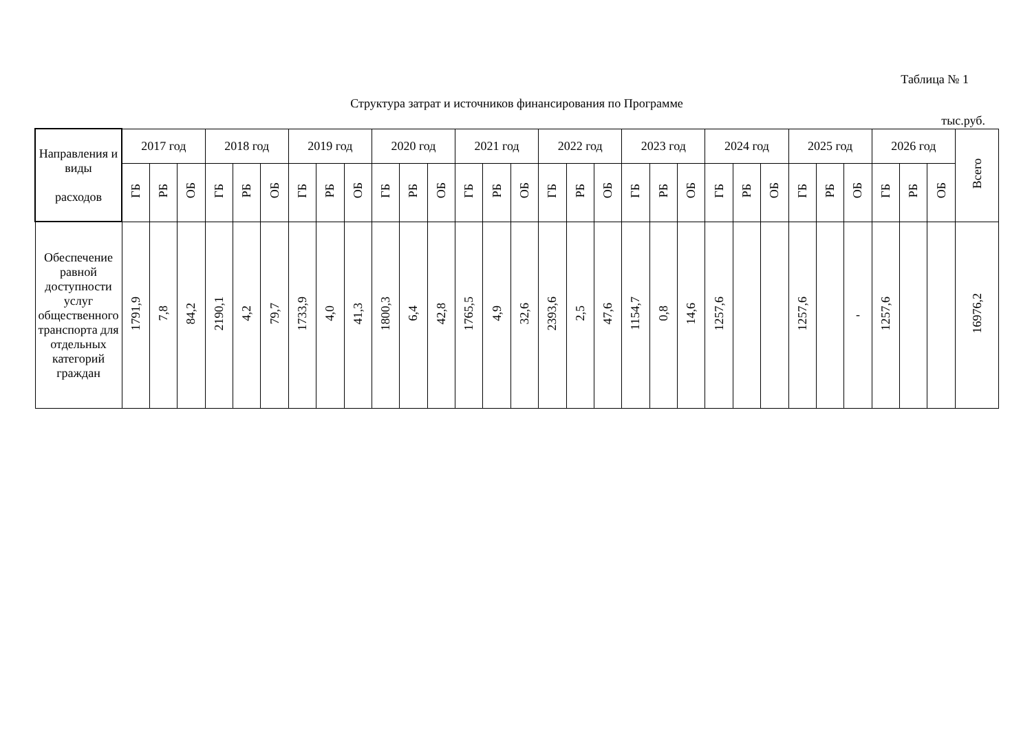Таблица № 1
Структура затрат и источников финансирования по Программе
тыс.руб.
| Направления и виды расходов | 2017 год | | | 2018 год | | | 2019 год | | | 2020 год | | | 2021 год | | | 2022 год | | | 2023 год | | | 2024 год | | | 2025 год | | | 2026 год | | | Всего |
| --- | --- | --- | --- | --- | --- | --- | --- | --- | --- | --- | --- | --- | --- | --- | --- | --- | --- | --- | --- | --- | --- | --- | --- | --- | --- | --- | --- | --- | --- | --- | --- |
| | ГБ | РБ | ОБ | ГБ | РБ | ОБ | ГБ | РБ | ОБ | ГБ | РБ | ОБ | ГБ | РБ | ОБ | ГБ | РБ | ОБ | ГБ | РБ | ОБ | ГБ | РБ | ОБ | ГБ | РБ | ОБ | ГБ | РБ | ОБ | |
| Обеспечение равной доступности услуг общественного транспорта для отдельных категорий граждан | 1791,9 | 7,8 | 84,2 | 2190,1 | 4,2 | 79,7 | 1733,9 | 4,0 | 41,3 | 1800,3 | 6,4 | 42,8 | 1765,5 | 4,9 | 32,6 | 2393,6 | 2,5 | 47,6 | 1154,7 | 0,8 | 14,6 | 1257,6 | | | 1257,6 | | - | 1257,6 | | | 16976,2 |